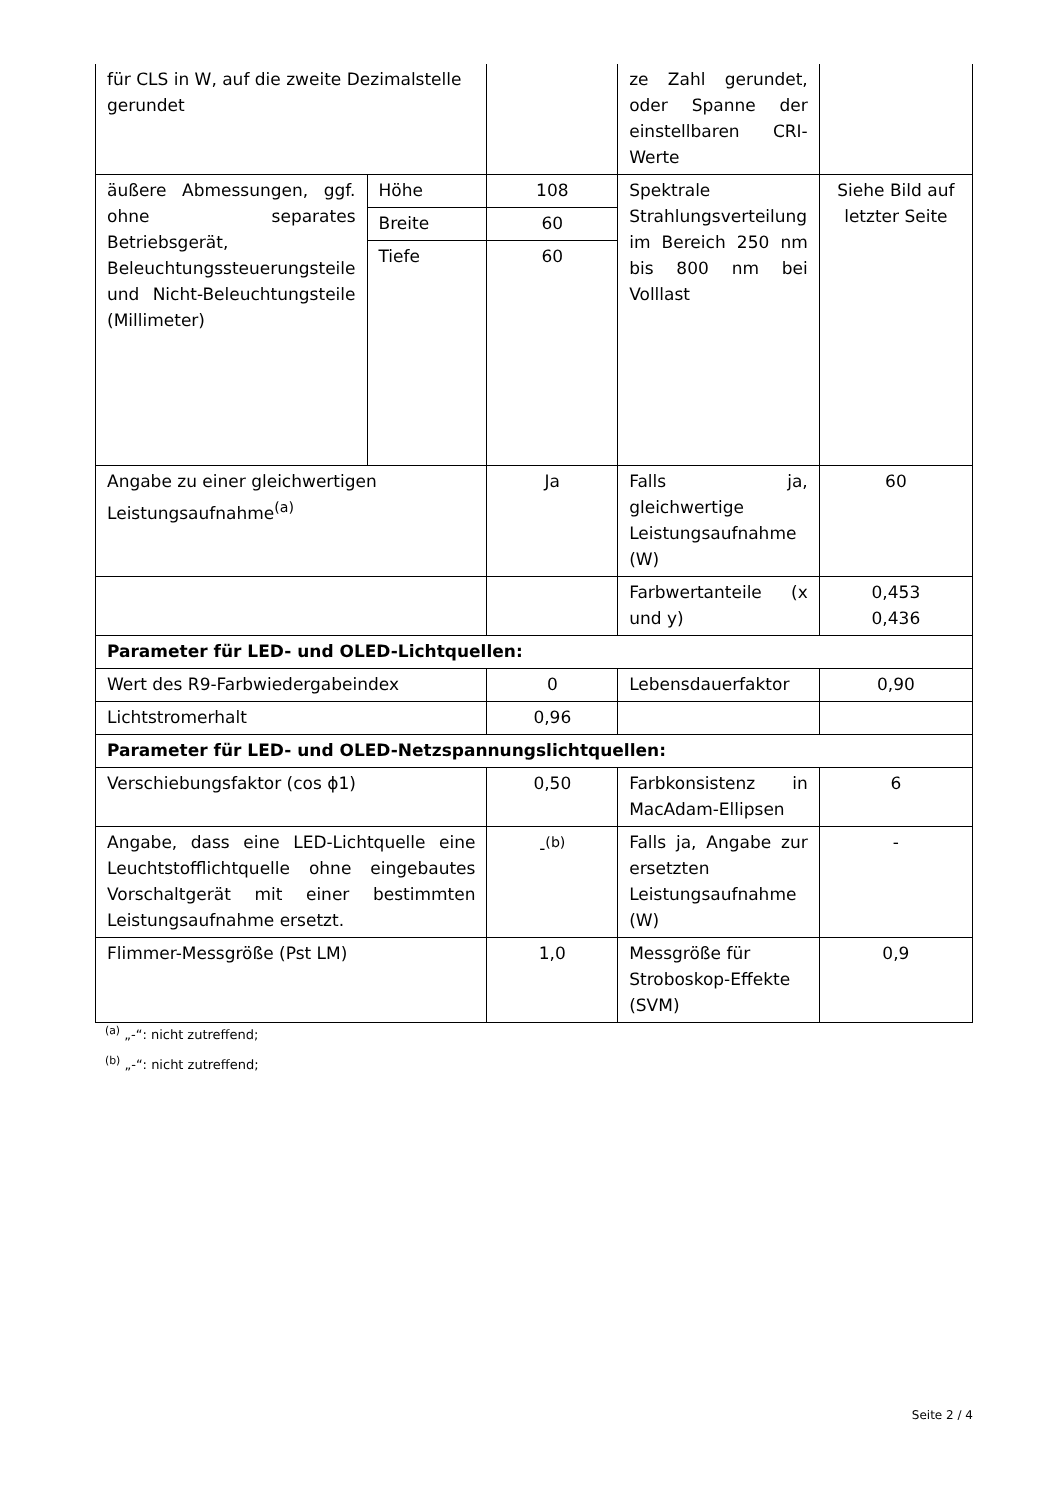| für CLS in W, auf die zweite Dezimalstelle gerundet | | | ze Zahl gerundet, oder Spanne der einstellbaren CRI-Werte | |
| äußere Abmessungen, ggf. ohne separates Betriebsgerät, Beleuchtungssteuerungsteile und Nicht-Beleuchtungsteile (Millimeter) | Höhe | 108 | Spektrale Strahlungsverteilung im Bereich 250 nm bis 800 nm bei Volllast | Siehe Bild auf letzter Seite |
| | Breite | 60 | | |
| | Tiefe | 60 | | |
| Angabe zu einer gleichwertigen Leistungsaufnahme<sup>(a)</sup> | | Ja | Falls ja, gleichwertige Leistungsaufnahme (W) | 60 |
| | | | Farbwertanteile (x und y) | 0,453 0,436 |
| Parameter für LED- und OLED-Lichtquellen: | | | | |
| Wert des R9-Farbwiedergabeindex | | 0 | Lebensdauerfaktor | 0,90 |
| Lichtstromerhalt | | 0,96 | | |
| Parameter für LED- und OLED-Netzspannungslichtquellen: | | | | |
| Verschiebungsfaktor (cos ϕ1) | | 0,50 | Farbkonsistenz in MacAdam-Ellipsen | 6 |
| Angabe, dass eine LED-Lichtquelle eine Leuchtstofflichtquelle ohne eingebautes Vorschaltgerät mit einer bestimmten Leistungsaufnahme ersetzt. | | -<sup>(b)</sup> | Falls ja, Angabe zur ersetzten Leistungsaufnahme (W) | - |
| Flimmer-Messgröße (Pst LM) | | 1,0 | Messgröße für Stroboskop-Effekte (SVM) | 0,9 |
<sup>(a)</sup> „-“: nicht zutreffend;
<sup>(b)</sup> „-“: nicht zutreffend;
Seite 2 / 4